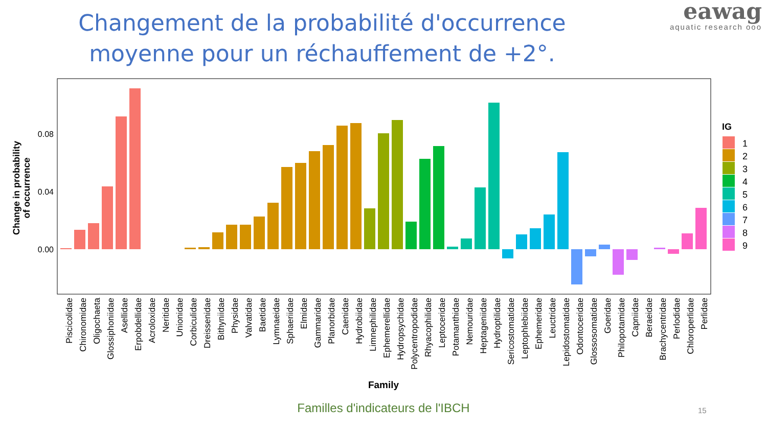Changement de la probabilité d'occurrence moyenne pour un réchauffement de +2°.
eawag
aquatic research ooo
0.08
0.04
0.00
Change in probability
of occurrence
Piscicolidae
Chironomidae
Oligochaeta
Glossiphoniidae
Asellidae
Erpobdellidae
Acroloxidae
Neritidae
Unionidae
Corbiculidae
Dreissenidae
Bithyniidae
Physidae
Valvatidae
Baetidae
Lymnaeidae
Sphaeriidae
Elmidae
Gammaridae
Planorbidae
Caenidae
Hydrobiidae
Limnephilidae
Ephemerellidae
Hydropsychidae
Polycentropodidae
Rhyacophilidae
Leptoceridae
Potamanthidae
Nemouridae
Heptageniidae
Hydroptilidae
Sericostomatidae
Leptophlebiidae
Ephemeridae
Leuctridae
Lepidostomatidae
Odontoceridae
Glossosomatidae
Goeridae
Philopotamidae
Capniidae
Beraeidae
Brachycentridae
Perlodidae
Chloroperlidae
Perlidae
Family
IG
1
2
3
4
5
6
7
8
9
Familles d'indicateurs de l'IBCH 15